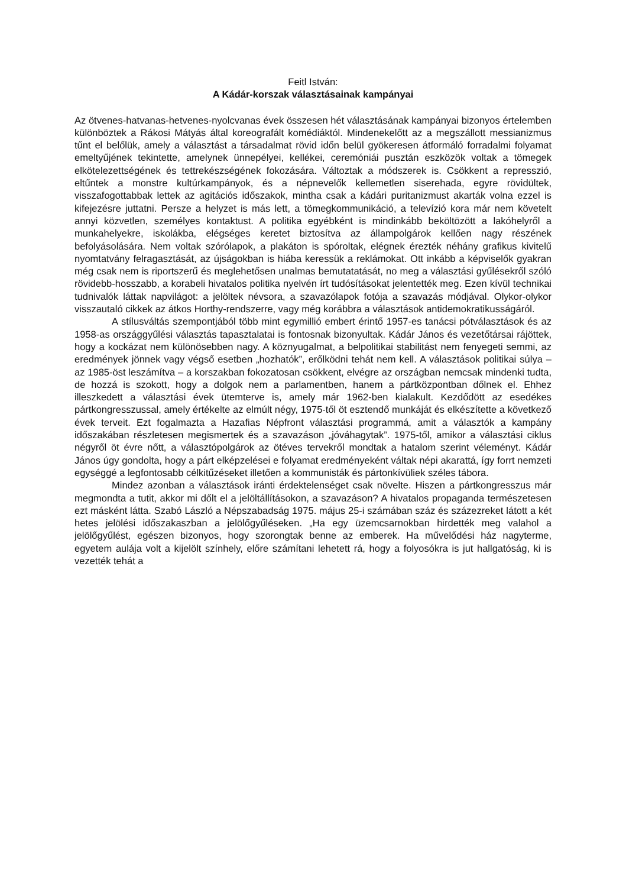Feitl István:
A Kádár-korszak választásainak kampányai
Az ötvenes-hatvanas-hetvenes-nyolcvanas évek összesen hét választásának kampányai bizonyos értelemben különböztek a Rákosi Mátyás által koreografált komédiáktól. Mindenekelőtt az a megszállott messianizmus tűnt el belőlük, amely a választást a társadalmat rövid időn belül gyökeresen átformáló forradalmi folyamat emeltyűjének tekintette, amelynek ünnepélyei, kellékei, ceremóniái pusztán eszközök voltak a tömegek elkötelezettségének és tettrekészségének fokozására. Változtak a módszerek is. Csökkent a represszió, eltűntek a monstre kultúrkampányok, és a népnevelők kellemetlen siserehada, egyre rövidültek, visszafogottabbak lettek az agitációs időszakok, mintha csak a kádári puritanizmust akarták volna ezzel is kifejezésre juttatni. Persze a helyzet is más lett, a tömegkommunikáció, a televízió kora már nem követelt annyi közvetlen, személyes kontaktust. A politika egyébként is mindinkább beköltözött a lakóhelyről a munkahelyekre, iskolákba, elégséges keretet biztosítva az állampolgárok kellően nagy részének befolyásolására. Nem voltak szórólapok, a plakáton is spóroltak, elégnek érezték néhány grafikus kivitelű nyomtatvány felragasztását, az újságokban is hiába keressük a reklámokat. Ott inkább a képviselők gyakran még csak nem is riportszerű és meglehetősen unalmas bemutatatását, no meg a választási gyűlésekről szóló rövidebb-hosszabb, a korabeli hivatalos politika nyelvén írt tudósításokat jelentették meg. Ezen kívül technikai tudnivalók láttak napvilágot: a jelöltek névsora, a szavazólapok fotója a szavazás módjával. Olykor-olykor visszautaló cikkek az átkos Horthy-rendszerre, vagy még korábbra a választások antidemokratikusságáról.
A stílusváltás szempontjából több mint egymillió embert érintő 1957-es tanácsi pótválasztások és az 1958-as országgyűlési választás tapasztalatai is fontosnak bizonyultak. Kádár János és vezetőtársai rájöttek, hogy a kockázat nem különösebben nagy. A köznyugalmat, a belpolitikai stabilitást nem fenyegeti semmi, az eredmények jönnek vagy végső esetben „hozhatók”, erőlködni tehát nem kell. A választások politikai súlya – az 1985-öst leszámítva – a korszakban fokozatosan csökkent, elvégre az országban nemcsak mindenki tudta, de hozzá is szokott, hogy a dolgok nem a parlamentben, hanem a pártközpontban dőlnek el. Ehhez illeszkedett a választási évek ütemterve is, amely már 1962-ben kialakult. Kezdődött az esedékes pártkongresszussal, amely értékelte az elmúlt négy, 1975-től öt esztendő munkáját és elkészítette a következő évek terveit. Ezt fogalmazta a Hazafias Népfront választási programmá, amit a választók a kampány időszakában részletesen megismertek és a szavazáson „jóváhagytak”. 1975-től, amikor a választási ciklus négyről öt évre nőtt, a választópolgárok az ötéves tervekről mondtak a hatalom szerint véleményt. Kádár János úgy gondolta, hogy a párt elképzelései e folyamat eredményeként váltak népi akarattá, így forrt nemzeti egységgé a legfontosabb célkitűzéseket illetően a kommunisták és pártonkívüliek széles tábora.
Mindez azonban a választások iránti érdektelenséget csak növelte. Hiszen a pártkongresszus már megmondta a tutit, akkor mi dőlt el a jelöltállításokon, a szavazáson? A hivatalos propaganda természetesen ezt másként látta. Szabó László a Népszabadság 1975. május 25-i számában száz és százezreket látott a két hetes jelölési időszakaszban a jelölőgyűléseken. „Ha egy üzemcsarnokban hirdették meg valahol a jelölőgyűlést, egészen bizonyos, hogy szorongtak benne az emberek. Ha művelődési ház nagyterme, egyetem aulája volt a kijelölt színhely, előre számítani lehetett rá, hogy a folyosókra is jut hallgatóság, ki is vezették tehát a